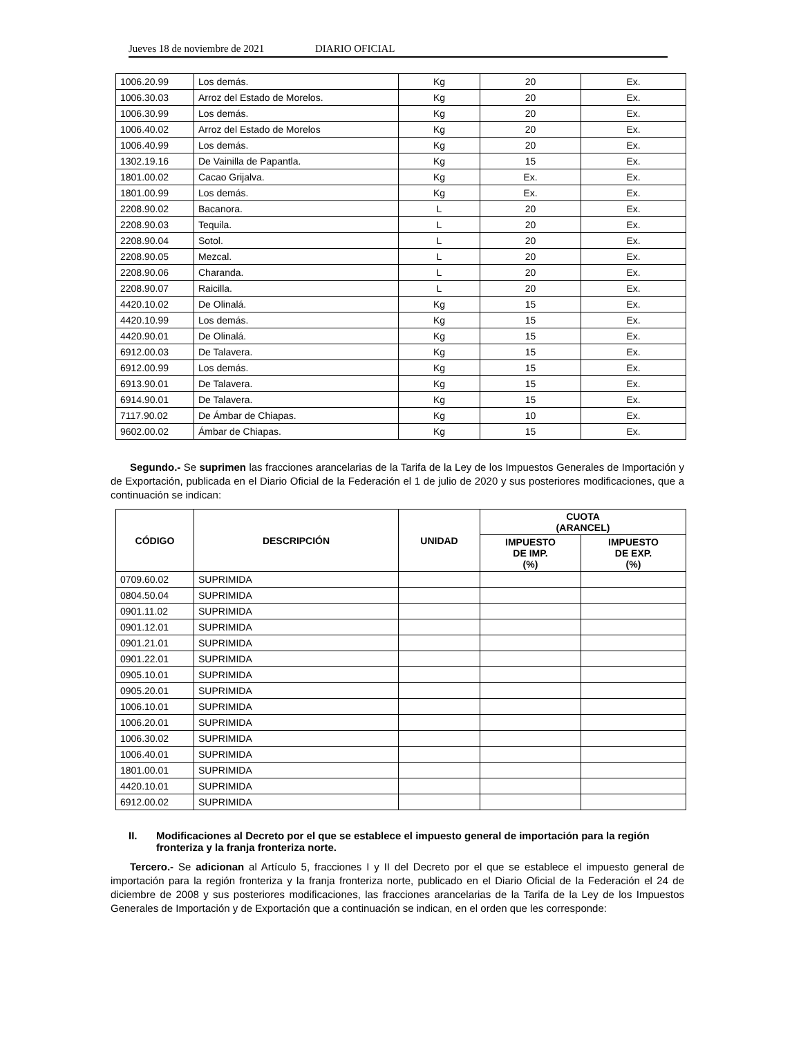Jueves 18 de noviembre de 2021 DIARIO OFICIAL
| 1006.20.99 | Los demás. | Kg | 20 | Ex. |
| 1006.30.03 | Arroz del Estado de Morelos. | Kg | 20 | Ex. |
| 1006.30.99 | Los demás. | Kg | 20 | Ex. |
| 1006.40.02 | Arroz del Estado de Morelos | Kg | 20 | Ex. |
| 1006.40.99 | Los demás. | Kg | 20 | Ex. |
| 1302.19.16 | De Vainilla de Papantla. | Kg | 15 | Ex. |
| 1801.00.02 | Cacao Grijalva. | Kg | Ex. | Ex. |
| 1801.00.99 | Los demás. | Kg | Ex. | Ex. |
| 2208.90.02 | Bacanora. | L | 20 | Ex. |
| 2208.90.03 | Tequila. | L | 20 | Ex. |
| 2208.90.04 | Sotol. | L | 20 | Ex. |
| 2208.90.05 | Mezcal. | L | 20 | Ex. |
| 2208.90.06 | Charanda. | L | 20 | Ex. |
| 2208.90.07 | Raicilla. | L | 20 | Ex. |
| 4420.10.02 | De Olinalá. | Kg | 15 | Ex. |
| 4420.10.99 | Los demás. | Kg | 15 | Ex. |
| 4420.90.01 | De Olinalá. | Kg | 15 | Ex. |
| 6912.00.03 | De Talavera. | Kg | 15 | Ex. |
| 6912.00.99 | Los demás. | Kg | 15 | Ex. |
| 6913.90.01 | De Talavera. | Kg | 15 | Ex. |
| 6914.90.01 | De Talavera. | Kg | 15 | Ex. |
| 7117.90.02 | De Ámbar de Chiapas. | Kg | 10 | Ex. |
| 9602.00.02 | Ámbar de Chiapas. | Kg | 15 | Ex. |
Segundo.- Se suprimen las fracciones arancelarias de la Tarifa de la Ley de los Impuestos Generales de Importación y de Exportación, publicada en el Diario Oficial de la Federación el 1 de julio de 2020 y sus posteriores modificaciones, que a continuación se indican:
| CÓDIGO | DESCRIPCIÓN | UNIDAD | CUOTA (ARANCEL) | |
| --- | --- | --- | --- | --- |
| | | | IMPUESTO DE IMP. (%) | IMPUESTO DE EXP. (%) |
| 0709.60.02 | SUPRIMIDA | | | |
| 0804.50.04 | SUPRIMIDA | | | |
| 0901.11.02 | SUPRIMIDA | | | |
| 0901.12.01 | SUPRIMIDA | | | |
| 0901.21.01 | SUPRIMIDA | | | |
| 0901.22.01 | SUPRIMIDA | | | |
| 0905.10.01 | SUPRIMIDA | | | |
| 0905.20.01 | SUPRIMIDA | | | |
| 1006.10.01 | SUPRIMIDA | | | |
| 1006.20.01 | SUPRIMIDA | | | |
| 1006.30.02 | SUPRIMIDA | | | |
| 1006.40.01 | SUPRIMIDA | | | |
| 1801.00.01 | SUPRIMIDA | | | |
| 4420.10.01 | SUPRIMIDA | | | |
| 6912.00.02 | SUPRIMIDA | | | |
II. Modificaciones al Decreto por el que se establece el impuesto general de importación para la región fronteriza y la franja fronteriza norte.
Tercero.- Se adicionan al Artículo 5, fracciones I y II del Decreto por el que se establece el impuesto general de importación para la región fronteriza y la franja fronteriza norte, publicado en el Diario Oficial de la Federación el 24 de diciembre de 2008 y sus posteriores modificaciones, las fracciones arancelarias de la Tarifa de la Ley de los Impuestos Generales de Importación y de Exportación que a continuación se indican, en el orden que les corresponde: